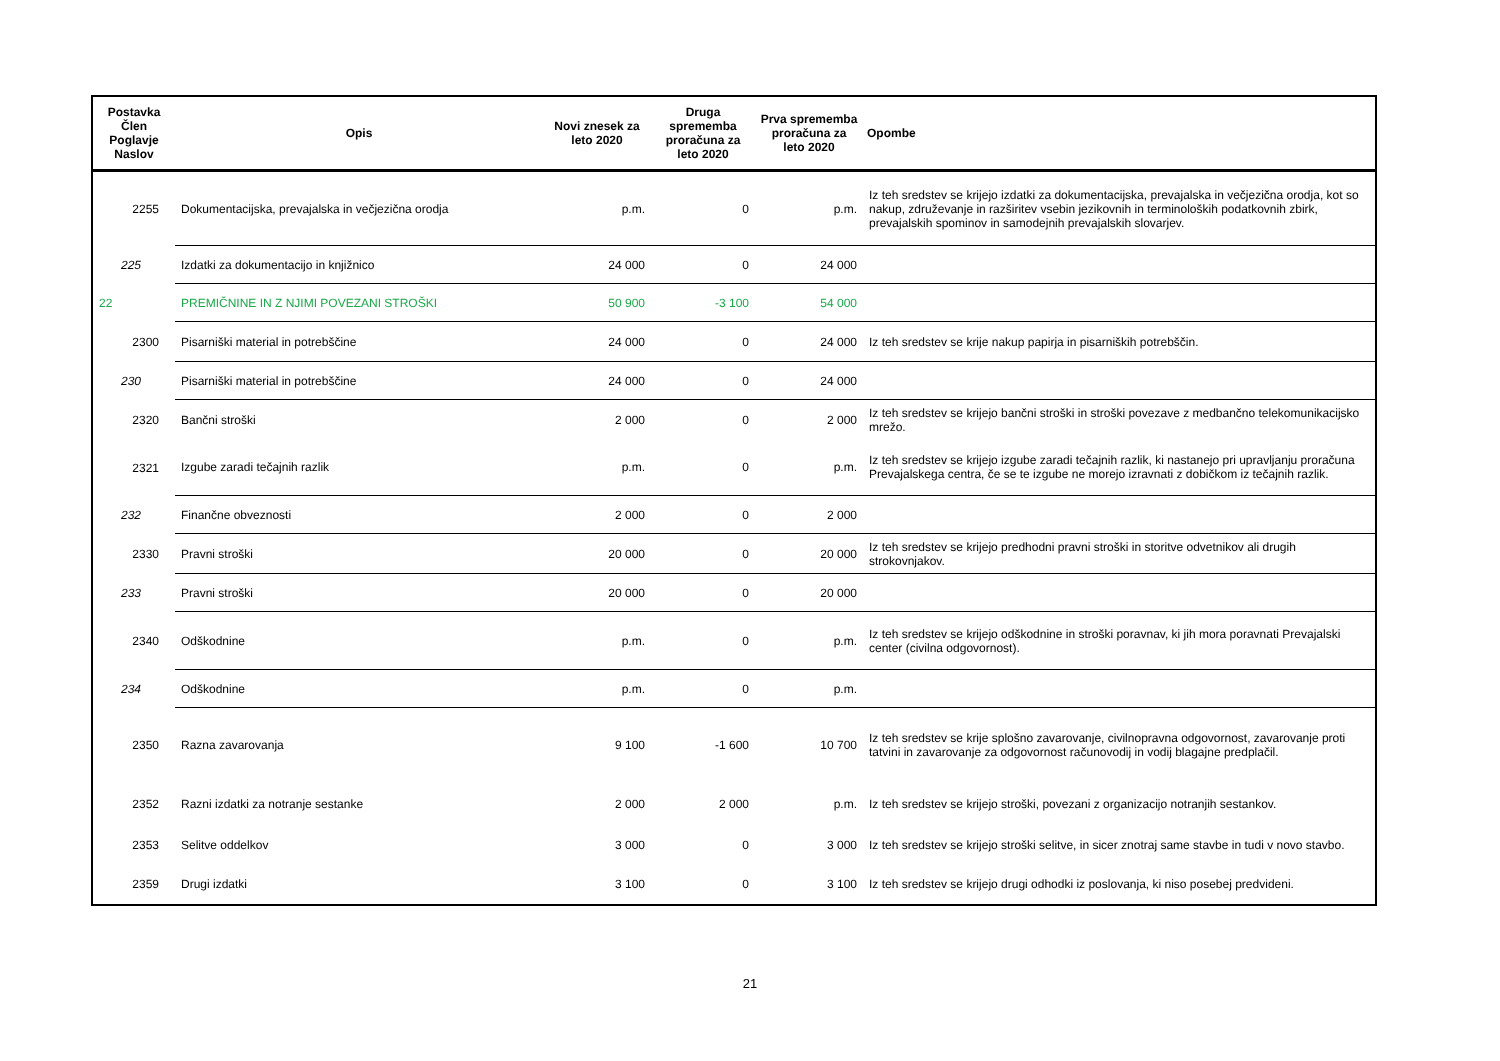| Postavka Člen Poglavje Naslov | Opis | Novi znesek za leto 2020 | Druga sprememba proračuna za leto 2020 | Prva sprememba proračuna za leto 2020 | Opombe |
| --- | --- | --- | --- | --- | --- |
| 2255 | Dokumentacijska, prevajalska in večjezična orodja | p.m. | 0 | p.m. | Iz teh sredstev se krijejo izdatki za dokumentacijska, prevajalska in večjezična orodja, kot so nakup, združevanje in razširitev vsebin jezikovnih in terminoloških podatkovnih zbirk, prevajalskih spominov in samodejnih prevajalskih slovarjev. |
| 225 | Izdatki za dokumentacijo in knjižnico | 24 000 | 0 | 24 000 | |
| 22 | PREMIČNINE IN Z NJIMI POVEZANI STROŠKI | 50 900 | -3 100 | 54 000 | |
| 2300 | Pisarniški material in potrebščine | 24 000 | 0 | 24 000 | Iz teh sredstev se krije nakup papirja in pisarniških potrebščin. |
| 230 | Pisarniški material in potrebščine | 24 000 | 0 | 24 000 | |
| 2320 | Bančni stroški | 2 000 | 0 | 2 000 | Iz teh sredstev se krijejo bančni stroški in stroški povezave z medbančno telekomunikacijsko mrežo. |
| 2321 | Izgube zaradi tečajnih razlik | p.m. | 0 | p.m. | Iz teh sredstev se krijejo izgube zaradi tečajnih razlik, ki nastanejo pri upravljanju proračuna Prevajalskega centra, če se te izgube ne morejo izravnati z dobičkom iz tečajnih razlik. |
| 232 | Finančne obveznosti | 2 000 | 0 | 2 000 | |
| 2330 | Pravni stroški | 20 000 | 0 | 20 000 | Iz teh sredstev se krijejo predhodni pravni stroški in storitve odvetnikov ali drugih strokovnjakov. |
| 233 | Pravni stroški | 20 000 | 0 | 20 000 | |
| 2340 | Odškodnine | p.m. | 0 | p.m. | Iz teh sredstev se krijejo odškodnine in stroški poravnav, ki jih mora poravnati Prevajalski center (civilna odgovornost). |
| 234 | Odškodnine | p.m. | 0 | p.m. | |
| 2350 | Razna zavarovanja | 9 100 | -1 600 | 10 700 | Iz teh sredstev se krije splošno zavarovanje, civilnopravna odgovornost, zavarovanje proti tatvini in zavarovanje za odgovornost računovodij in vodij blagajne predplačil. |
| 2352 | Razni izdatki za notranje sestanke | 2 000 | 2 000 | p.m. | Iz teh sredstev se krijejo stroški, povezani z organizacijo notranjih sestankov. |
| 2353 | Selitve oddelkov | 3 000 | 0 | 3 000 | Iz teh sredstev se krijejo stroški selitve, in sicer znotraj same stavbe in tudi v novo stavbo. |
| 2359 | Drugi izdatki | 3 100 | 0 | 3 100 | Iz teh sredstev se krijejo drugi odhodki iz poslovanja, ki niso posebej predvideni. |
21